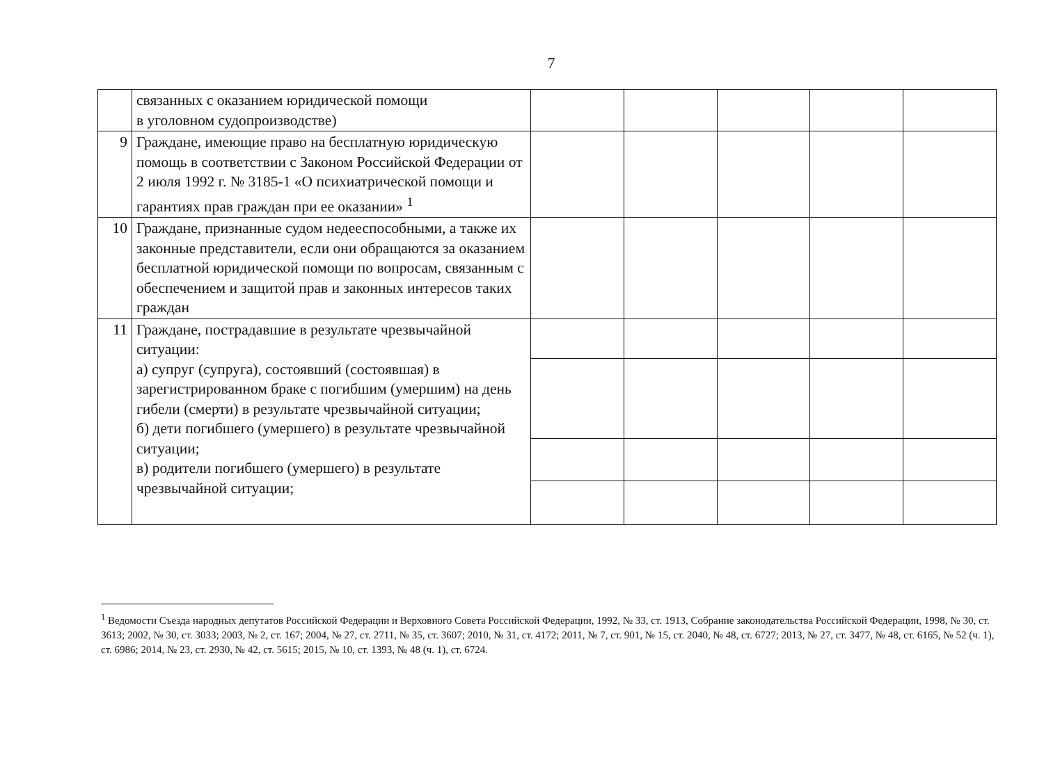7
| | связанных с оказанием юридической помощи в уголовном судопроизводстве) | | | | | |
| 9 | Граждане, имеющие право на бесплатную юридическую помощь в соответствии с Законом Российской Федерации от 2 июля 1992 г. № 3185-1 «О психиатрической помощи и гарантиях прав граждан при ее оказании» <sup>1</sup> | | | | | |
| 10 | Граждане, признанные судом недееспособными, а также их законные представители, если они обращаются за оказанием бесплатной юридической помощи по вопросам, связанным с обеспечением и защитой прав и законных интересов таких граждан | | | | | |
| 11 | Граждане, пострадавшие в результате чрезвычайной ситуации: а) супруг (супруга), состоявший (состоявшая) в зарегистрированном браке с погибшим (умершим) на день гибели (смерти) в результате чрезвычайной ситуации; б) дети погибшего (умершего) в результате чрезвычайной ситуации; в) родители погибшего (умершего) в результате чрезвычайной ситуации; | | | | | |
<sup>1</sup> Ведомости Съезда народных депутатов Российской Федерации и Верховного Совета Российской Федерации, 1992, № 33, ст. 1913, Собрание законодательства Российской Федерации, 1998, № 30, ст. 3613; 2002, № 30, ст. 3033; 2003, № 2, ст. 167; 2004, № 27, ст. 2711, № 35, ст. 3607; 2010, № 31, ст. 4172; 2011, № 7, ст. 901, № 15, ст. 2040, № 48, ст. 6727; 2013, № 27, ст. 3477, № 48, ст. 6165, № 52 (ч. 1), ст. 6986; 2014, № 23, ст. 2930, № 42, ст. 5615; 2015, № 10, ст. 1393, № 48 (ч. 1), ст. 6724.